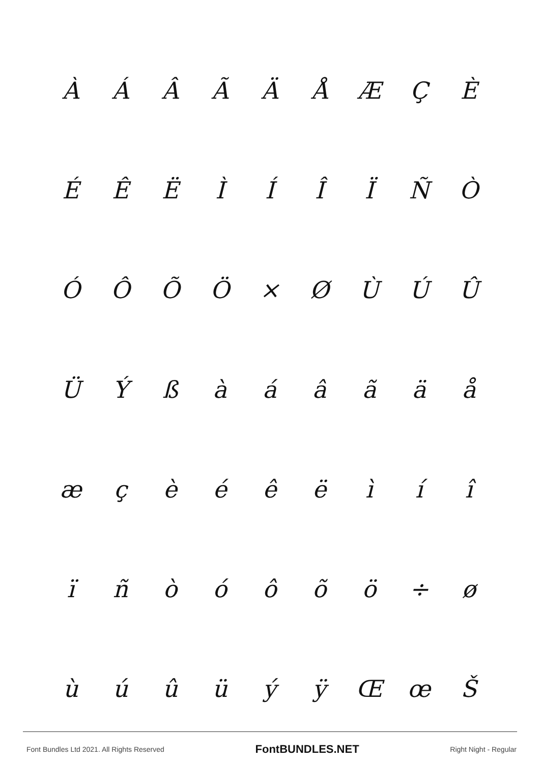| À | Á | Â | Ã | Ä | Å | Æ | Ç | È |
| É | Ê | Ë | Ì | Í | Î | Ï | Ñ | Ò |
| Ó | Ô | Õ | Ö | × | Ø | Ù | Ú | Û |
| Ü | Ý | ß | à | á | â | ã | ä | å |
| æ | ç | è | é | ê | ë | ì | í | î |
| ï | ñ | ò | ó | ô | õ | ö | ÷ | ø |
| ù | ú | û | ü | ý | ÿ | Œ | œ | Š |
Font Bundles Ltd 2021. All Rights Reserved FontBUNDLES.NET Right Night - Regular